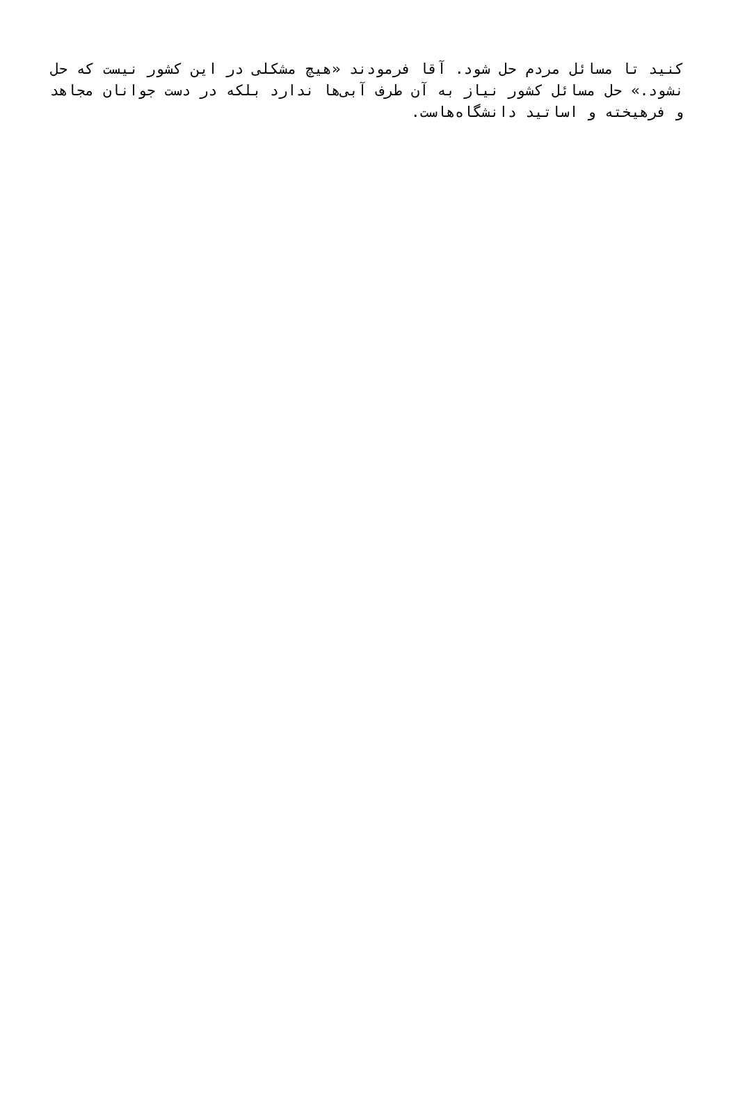کنید تا مسائل مردم حل شود. آقا فرمودند «هیچ مشکلی در این کشور نیست که حل نشود.» حل مسائل کشور نیاز به آن طرف آبی‌ها ندارد بلکه در دست جوانان مجاهد و فرهیخته و اساتید دانشگاه‌هاست.